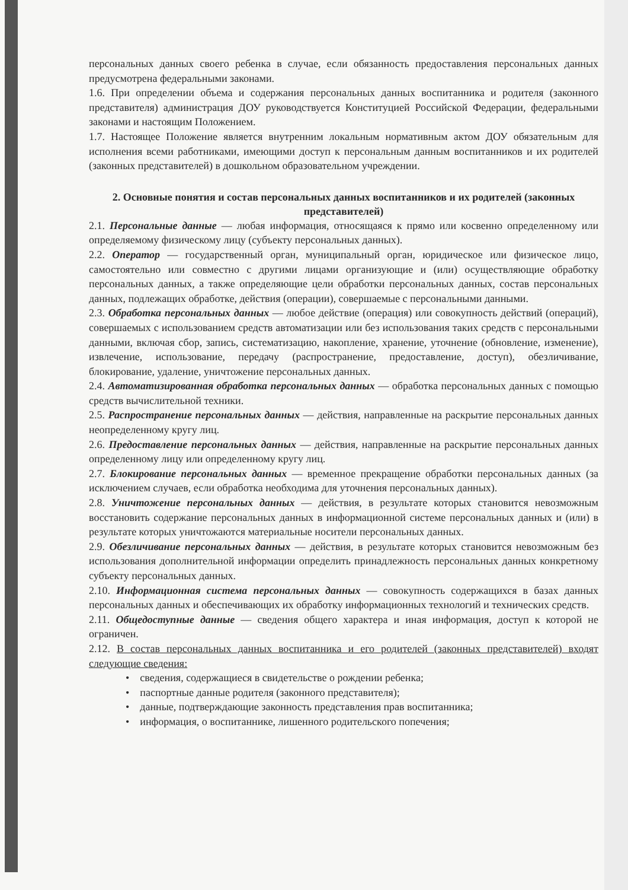персональных данных своего ребенка в случае, если обязанность предоставления персональных данных предусмотрена федеральными законами.
1.6. При определении объема и содержания персональных данных воспитанника и родителя (законного представителя) администрация ДОУ руководствуется Конституцией Российской Федерации, федеральными законами и настоящим Положением.
1.7. Настоящее Положение является внутренним локальным нормативным актом ДОУ обязательным для исполнения всеми работниками, имеющими доступ к персональным данным воспитанников и их родителей (законных представителей) в дошкольном образовательном учреждении.
2. Основные понятия и состав персональных данных воспитанников и их родителей (законных представителей)
2.1. Персональные данные — любая информация, относящаяся к прямо или косвенно определенному или определяемому физическому лицу (субъекту персональных данных).
2.2. Оператор — государственный орган, муниципальный орган, юридическое или физическое лицо, самостоятельно или совместно с другими лицами организующие и (или) осуществляющие обработку персональных данных, а также определяющие цели обработки персональных данных, состав персональных данных, подлежащих обработке, действия (операции), совершаемые с персональными данными.
2.3. Обработка персональных данных — любое действие (операция) или совокупность действий (операций), совершаемых с использованием средств автоматизации или без использования таких средств с персональными данными, включая сбор, запись, систематизацию, накопление, хранение, уточнение (обновление, изменение), извлечение, использование, передачу (распространение, предоставление, доступ), обезличивание, блокирование, удаление, уничтожение персональных данных.
2.4. Автоматизированная обработка персональных данных — обработка персональных данных с помощью средств вычислительной техники.
2.5. Распространение персональных данных — действия, направленные на раскрытие персональных данных неопределенному кругу лиц.
2.6. Предоставление персональных данных — действия, направленные на раскрытие персональных данных определенному лицу или определенному кругу лиц.
2.7. Блокирование персональных данных — временное прекращение обработки персональных данных (за исключением случаев, если обработка необходима для уточнения персональных данных).
2.8. Уничтожение персональных данных — действия, в результате которых становится невозможным восстановить содержание персональных данных в информационной системе персональных данных и (или) в результате которых уничтожаются материальные носители персональных данных.
2.9. Обезличивание персональных данных — действия, в результате которых становится невозможным без использования дополнительной информации определить принадлежность персональных данных конкретному субъекту персональных данных.
2.10. Информационная система персональных данных — совокупность содержащихся в базах данных персональных данных и обеспечивающих их обработку информационных технологий и технических средств.
2.11. Общедоступные данные — сведения общего характера и иная информация, доступ к которой не ограничен.
2.12. В состав персональных данных воспитанника и его родителей (законных представителей) входят следующие сведения:
• сведения, содержащиеся в свидетельстве о рождении ребенка;
• паспортные данные родителя (законного представителя);
• данные, подтверждающие законность представления прав воспитанника;
• информация, о воспитаннике, лишенного родительского попечения;